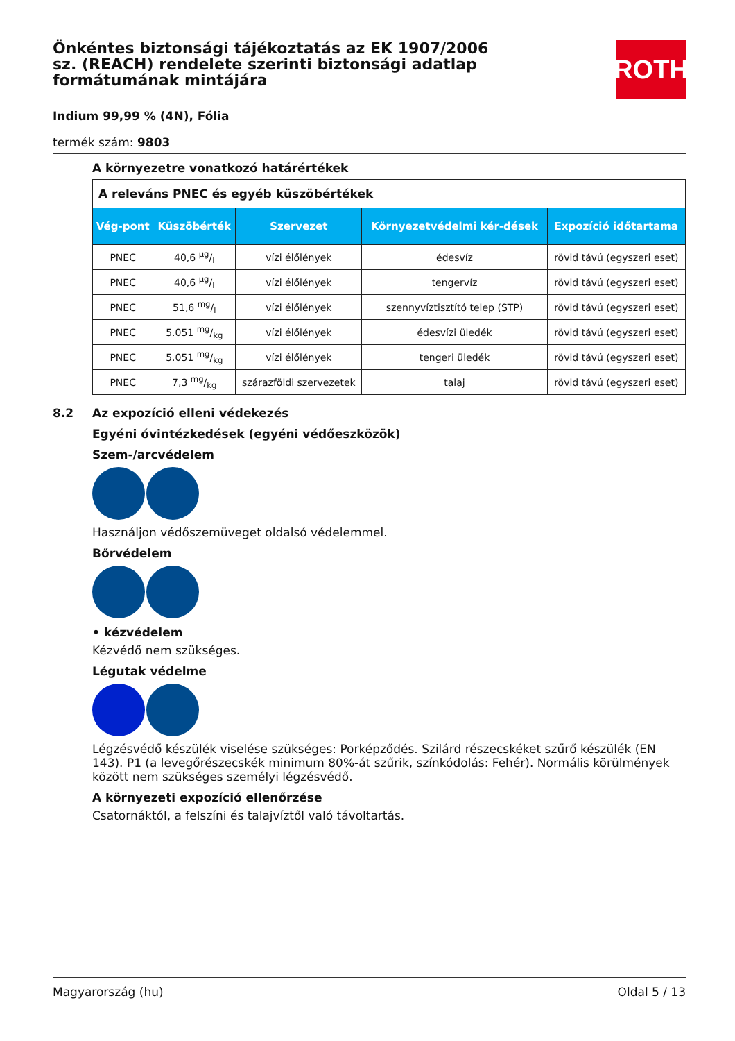ROTH
Önkéntes biztonsági tájékoztatás az EK 1907/2006 sz. (REACH) rendelete szerinti biztonsági adatlap formátumának mintájára
Indium 99,99 % (4N), Fólia
termék szám: 9803
A környezetre vonatkozó határértékek
| A releváns PNEC és egyéb küszöbértékek | | | | |
| Vég-pont | Küszöbérték | Szervezet | Környezetvédelmi kér-dések | Expozíció időtartama |
| PNEC | 40,6 µg/l | vízi élőlények | édesvíz | rövid távú (egyszeri eset) |
| PNEC | 40,6 µg/l | vízi élőlények | tengervíz | rövid távú (egyszeri eset) |
| PNEC | 51,6 mg/l | vízi élőlények | szennyvíztisztító telep (STP) | rövid távú (egyszeri eset) |
| PNEC | 5.051 mg/kg | vízi élőlények | édesvízi üledék | rövid távú (egyszeri eset) |
| PNEC | 5.051 mg/kg | vízi élőlények | tengeri üledék | rövid távú (egyszeri eset) |
| PNEC | 7,3 mg/kg | szárazföldi szervezetek | talaj | rövid távú (egyszeri eset) |
8.2 Az expozíció elleni védekezés
Egyéni óvintézkedések (egyéni védőeszközök)
Szem-/arcvédelem
Használjon védőszemüveget oldalsó védelemmel.
Bőrvédelem
• kézvédelem
Kézvédő nem szükséges.
Légutak védelme
Légzésvédő készülék viselése szükséges: Porképződés. Szilárd részecskéket szűrő készülék (EN 143). P1 (a levegőrészecskék minimum 80%-át szűrik, színkódolás: Fehér). Normális körülmények között nem szükséges személyi légzésvédő.
A környezeti expozíció ellenőrzése
Csatornáktól, a felszíni és talajvíztől való távoltartás.
Magyarország (hu) Oldal 5 / 13